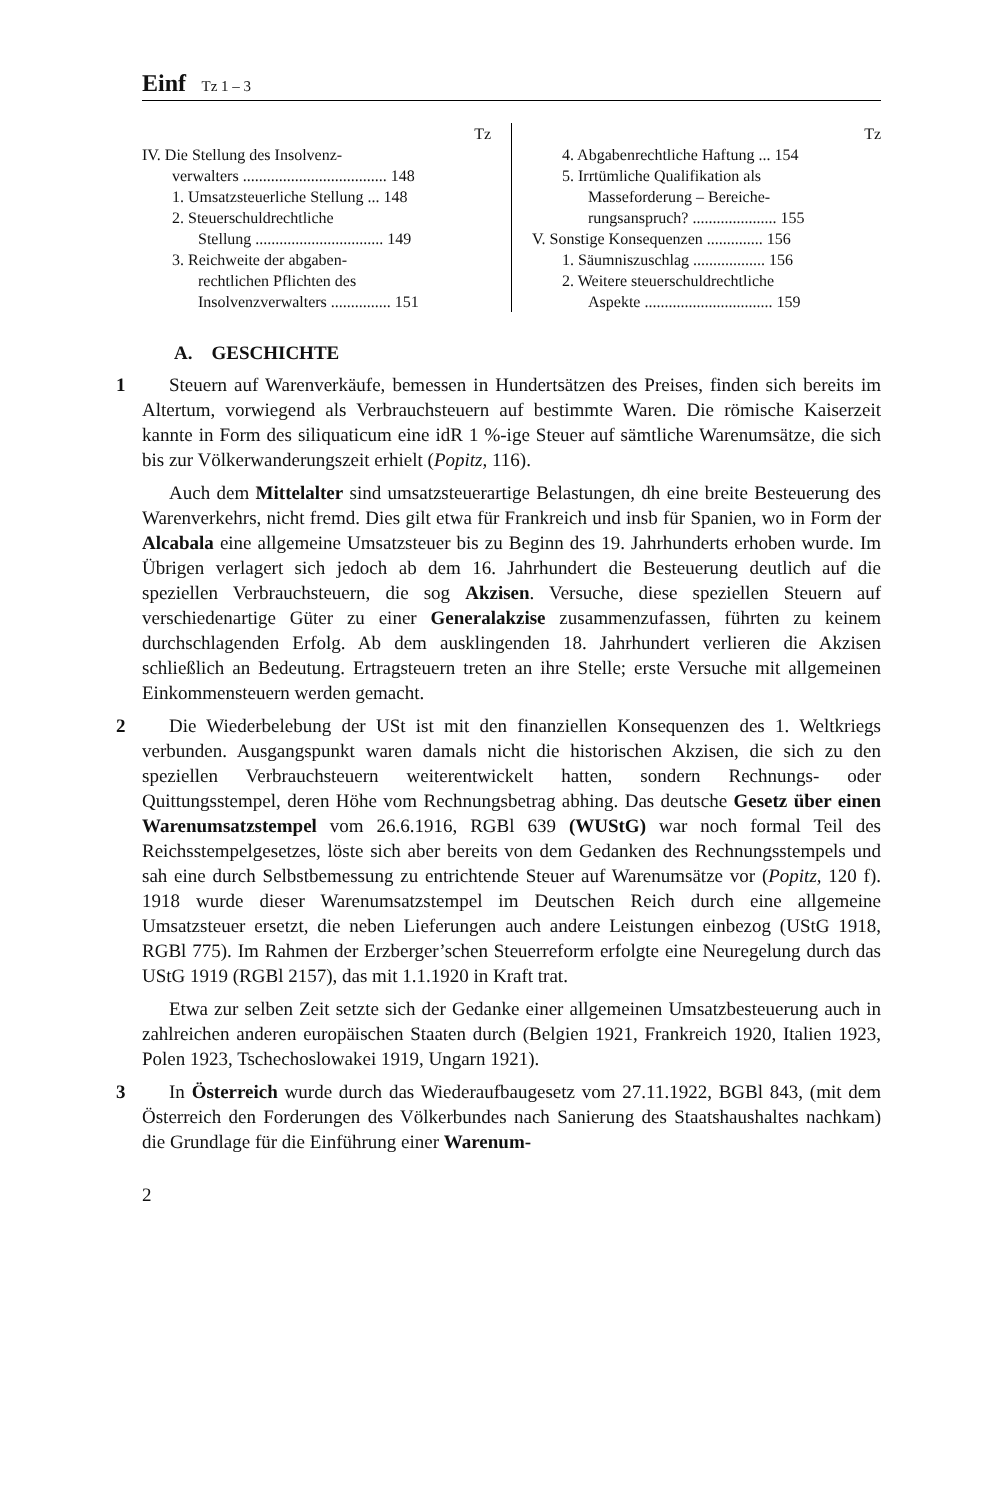Einf Tz 1 – 3
Tz
IV. Die Stellung des Insolvenz-
verwalters .................................... 148
1. Umsatzsteuerliche Stellung ... 148
2. Steuerschuldrechtliche
Stellung ................................ 149
3. Reichweite der abgaben-
rechtlichen Pflichten des
Insolvenzverwalters ............... 151
Tz
4. Abgabenrechtliche Haftung ... 154
5. Irrtümliche Qualifikation als
Masseforderung – Bereiche-
rungsanspruch? ..................... 155
V. Sonstige Konsequenzen .............. 156
1. Säumniszuschlag .................. 156
2. Weitere steuerschuldrechtliche
Aspekte ................................ 159
A. GESCHICHTE
1 Steuern auf Warenverkäufe, bemessen in Hundertsätzen des Preises, finden sich bereits im Altertum, vorwiegend als Verbrauchsteuern auf bestimmte Waren. Die römische Kaiserzeit kannte in Form des siliquaticum eine idR 1 %-ige Steuer auf sämtliche Warenumsätze, die sich bis zur Völkerwanderungszeit erhielt (Popitz, 116).
Auch dem Mittelalter sind umsatzsteuerartige Belastungen, dh eine breite Besteuerung des Warenverkehrs, nicht fremd. Dies gilt etwa für Frankreich und insb für Spanien, wo in Form der Alcabala eine allgemeine Umsatzsteuer bis zu Beginn des 19. Jahrhunderts erhoben wurde. Im Übrigen verlagert sich jedoch ab dem 16. Jahrhundert die Besteuerung deutlich auf die speziellen Verbrauchsteuern, die sog Akzisen. Versuche, diese speziellen Steuern auf verschiedenartige Güter zu einer Generalakzise zusammenzufassen, führten zu keinem durchschlagenden Erfolg. Ab dem ausklingenden 18. Jahrhundert verlieren die Akzisen schließlich an Bedeutung. Ertragsteuern treten an ihre Stelle; erste Versuche mit allgemeinen Einkommensteuern werden gemacht.
2 Die Wiederbelebung der USt ist mit den finanziellen Konsequenzen des 1. Weltkriegs verbunden. Ausgangspunkt waren damals nicht die historischen Akzisen, die sich zu den speziellen Verbrauchsteuern weiterentwickelt hatten, sondern Rechnungs- oder Quittungsstempel, deren Höhe vom Rechnungsbetrag abhing. Das deutsche Gesetz über einen Warenumsatzstempel vom 26.6.1916, RGBl 639 (WUStG) war noch formal Teil des Reichsstempelgesetzes, löste sich aber bereits von dem Gedanken des Rechnungsstempels und sah eine durch Selbstbemessung zu entrichtende Steuer auf Warenumsätze vor (Popitz, 120 f). 1918 wurde dieser Warenumsatzstempel im Deutschen Reich durch eine allgemeine Umsatzsteuer ersetzt, die neben Lieferungen auch andere Leistungen einbezog (UStG 1918, RGBl 775). Im Rahmen der Erzberger’schen Steuerreform erfolgte eine Neuregelung durch das UStG 1919 (RGBl 2157), das mit 1.1.1920 in Kraft trat.
Etwa zur selben Zeit setzte sich der Gedanke einer allgemeinen Umsatzbesteuerung auch in zahlreichen anderen europäischen Staaten durch (Belgien 1921, Frankreich 1920, Italien 1923, Polen 1923, Tschechoslowakei 1919, Ungarn 1921).
3 In Österreich wurde durch das Wiederaufbaugesetz vom 27.11.1922, BGBl 843, (mit dem Österreich den Forderungen des Völkerbundes nach Sanierung des Staatshaushaltes nachkam) die Grundlage für die Einführung einer Warenum-
2